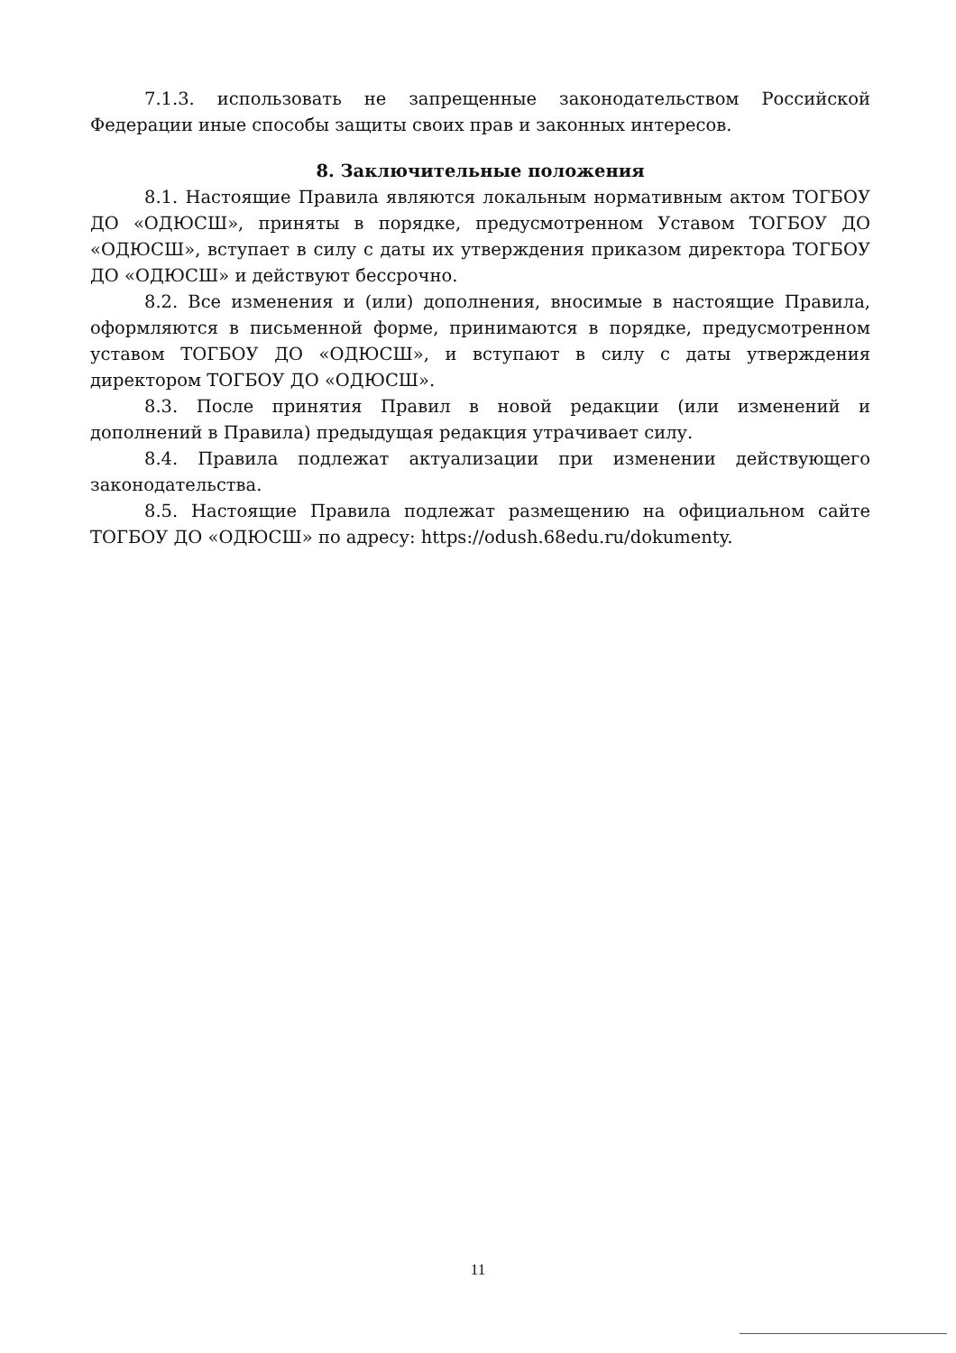7.1.3. использовать не запрещенные законодательством Российской Федерации иные способы защиты своих прав и законных интересов.
8. Заключительные положения
8.1. Настоящие Правила являются локальным нормативным актом ТОГБОУ ДО «ОДЮСШ», приняты в порядке, предусмотренном Уставом ТОГБОУ ДО «ОДЮСШ», вступает в силу с даты их утверждения приказом директора ТОГБОУ ДО «ОДЮСШ» и действуют бессрочно.
8.2. Все изменения и (или) дополнения, вносимые в настоящие Правила, оформляются в письменной форме, принимаются в порядке, предусмотренном уставом ТОГБОУ ДО «ОДЮСШ», и вступают в силу с даты утверждения директором ТОГБОУ ДО «ОДЮСШ».
8.3. После принятия Правил в новой редакции (или изменений и дополнений в Правила) предыдущая редакция утрачивает силу.
8.4. Правила подлежат актуализации при изменении действующего законодательства.
8.5. Настоящие Правила подлежат размещению на официальном сайте ТОГБОУ ДО «ОДЮСШ» по адресу: https://odush.68edu.ru/dokumenty.
11